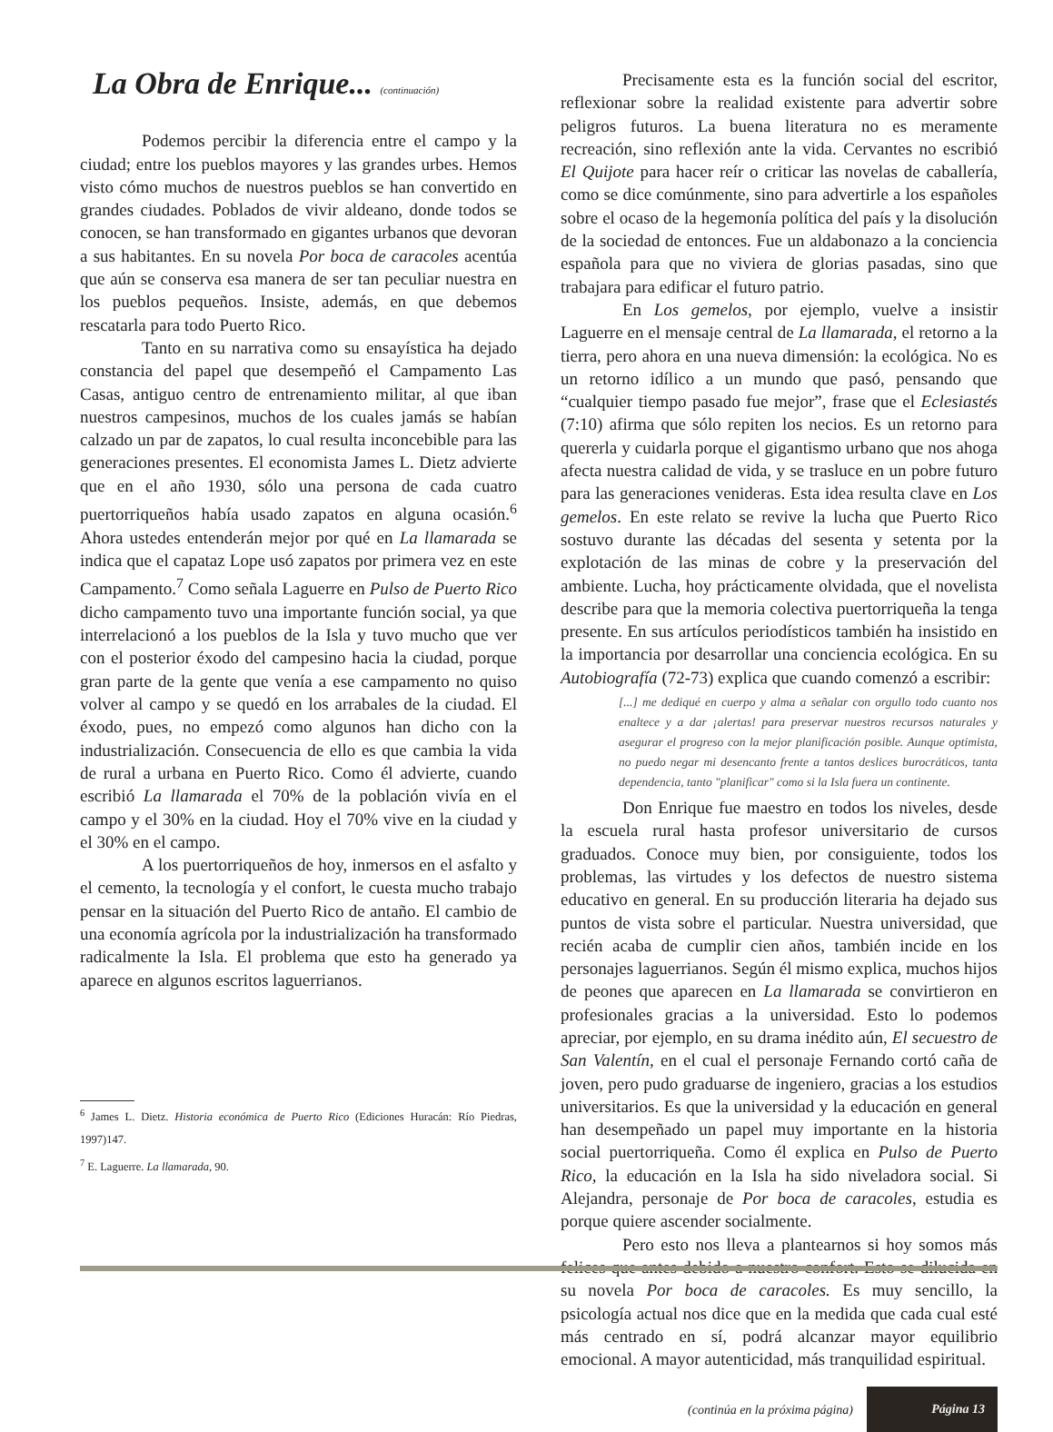La Obra de Enrique... (continuación)
Podemos percibir la diferencia entre el campo y la ciudad; entre los pueblos mayores y las grandes urbes. Hemos visto cómo muchos de nuestros pueblos se han convertido en grandes ciudades. Poblados de vivir aldeano, donde todos se conocen, se han transformado en gigantes urbanos que devoran a sus habitantes. En su novela Por boca de caracoles acentúa que aún se conserva esa manera de ser tan peculiar nuestra en los pueblos pequeños. Insiste, además, en que debemos rescatarla para todo Puerto Rico.
Tanto en su narrativa como su ensayística ha dejado constancia del papel que desempeñó el Campamento Las Casas, antiguo centro de entrenamiento militar, al que iban nuestros campesinos, muchos de los cuales jamás se habían calzado un par de zapatos, lo cual resulta inconcebible para las generaciones presentes. El economista James L. Dietz advierte que en el año 1930, sólo una persona de cada cuatro puertorriqueños había usado zapatos en alguna ocasión.<sup>6</sup> Ahora ustedes entenderán mejor por qué en La llamarada se indica que el capataz Lope usó zapatos por primera vez en este Campamento.<sup>7</sup> Como señala Laguerre en Pulso de Puerto Rico dicho campamento tuvo una importante función social, ya que interrelacionó a los pueblos de la Isla y tuvo mucho que ver con el posterior éxodo del campesino hacia la ciudad, porque gran parte de la gente que venía a ese campamento no quiso volver al campo y se quedó en los arrabales de la ciudad. El éxodo, pues, no empezó como algunos han dicho con la industrialización. Consecuencia de ello es que cambia la vida de rural a urbana en Puerto Rico. Como él advierte, cuando escribió La llamarada el 70% de la población vivía en el campo y el 30% en la ciudad. Hoy el 70% vive en la ciudad y el 30% en el campo.
A los puertorriqueños de hoy, inmersos en el asfalto y el cemento, la tecnología y el confort, le cuesta mucho trabajo pensar en la situación del Puerto Rico de antaño. El cambio de una economía agrícola por la industrialización ha transformado radicalmente la Isla. El problema que esto ha generado ya aparece en algunos escritos laguerrianos.
<sup>6</sup> James L. Dietz. Historia económica de Puerto Rico (Ediciones Huracán: Río Piedras, 1997)147.
<sup>7</sup> E. Laguerre. La llamarada, 90.
Precisamente esta es la función social del escritor, reflexionar sobre la realidad existente para advertir sobre peligros futuros. La buena literatura no es meramente recreación, sino reflexión ante la vida. Cervantes no escribió El Quijote para hacer reír o criticar las novelas de caballería, como se dice comúnmente, sino para advertirle a los españoles sobre el ocaso de la hegemonía política del país y la disolución de la sociedad de entonces. Fue un aldabonazo a la conciencia española para que no viviera de glorias pasadas, sino que trabajara para edificar el futuro patrio.
En Los gemelos, por ejemplo, vuelve a insistir Laguerre en el mensaje central de La llamarada, el retorno a la tierra, pero ahora en una nueva dimensión: la ecológica. No es un retorno idílico a un mundo que pasó, pensando que “cualquier tiempo pasado fue mejor”, frase que el Eclesiastés (7:10) afirma que sólo repiten los necios. Es un retorno para quererla y cuidarla porque el gigantismo urbano que nos ahoga afecta nuestra calidad de vida, y se trasluce en un pobre futuro para las generaciones venideras. Esta idea resulta clave en Los gemelos. En este relato se revive la lucha que Puerto Rico sostuvo durante las décadas del sesenta y setenta por la explotación de las minas de cobre y la preservación del ambiente. Lucha, hoy prácticamente olvidada, que el novelista describe para que la memoria colectiva puertorriqueña la tenga presente. En sus artículos periodísticos también ha insistido en la importancia por desarrollar una conciencia ecológica. En su Autobiografía (72-73) explica que cuando comenzó a escribir:
[...] me dediqué en cuerpo y alma a señalar con orgullo todo cuanto nos enaltece y a dar ¡alertas! para preservar nuestros recursos naturales y asegurar el progreso con la mejor planificación posible. Aunque optimista, no puedo negar mi desencanto frente a tantos deslices burocráticos, tanta dependencia, tanto "planificar" como si la Isla fuera un continente.
Don Enrique fue maestro en todos los niveles, desde la escuela rural hasta profesor universitario de cursos graduados. Conoce muy bien, por consiguiente, todos los problemas, las virtudes y los defectos de nuestro sistema educativo en general. En su producción literaria ha dejado sus puntos de vista sobre el particular. Nuestra universidad, que recién acaba de cumplir cien años, también incide en los personajes laguerrianos. Según él mismo explica, muchos hijos de peones que aparecen en La llamarada se convirtieron en profesionales gracias a la universidad. Esto lo podemos apreciar, por ejemplo, en su drama inédito aún, El secuestro de San Valentín, en el cual el personaje Fernando cortó caña de joven, pero pudo graduarse de ingeniero, gracias a los estudios universitarios. Es que la universidad y la educación en general han desempeñado un papel muy importante en la historia social puertorriqueña. Como él explica en Pulso de Puerto Rico, la educación en la Isla ha sido niveladora social. Si Alejandra, personaje de Por boca de caracoles, estudia es porque quiere ascender socialmente.
Pero esto nos lleva a plantearnos si hoy somos más felices que antes debido a nuestro confort. Esto se dilucida en su novela Por boca de caracoles. Es muy sencillo, la psicología actual nos dice que en la medida que cada cual esté más centrado en sí, podrá alcanzar mayor equilibrio emocional. A mayor autenticidad, más tranquilidad espiritual.
(continúa en la próxima página) Página 13